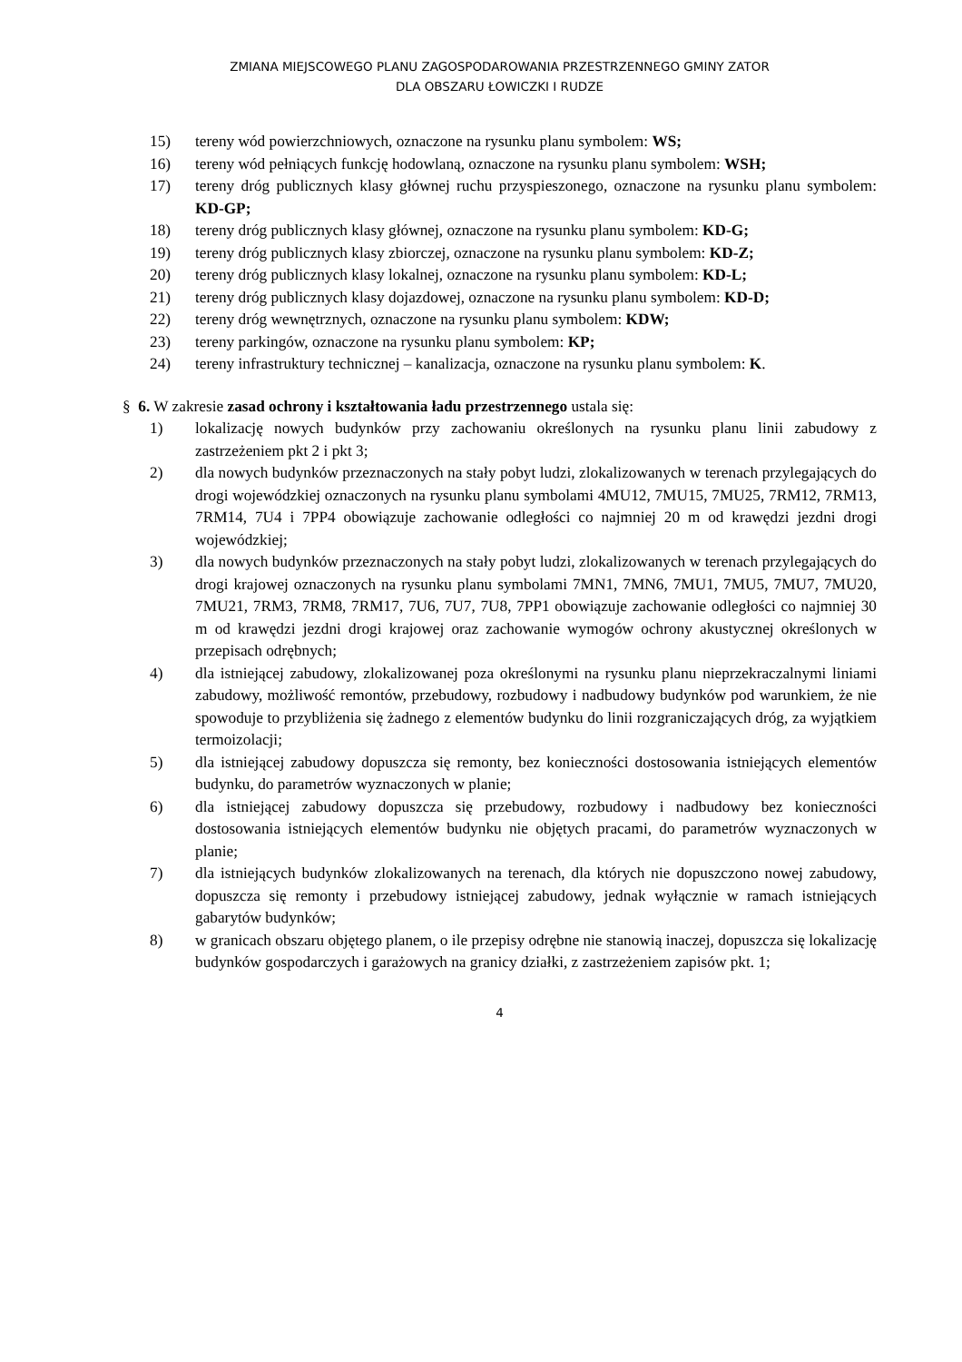ZMIANA MIEJSCOWEGO PLANU ZAGOSPODAROWANIA PRZESTRZENNEGO GMINY ZATOR
DLA OBSZARU ŁOWICZKI I RUDZE
15) tereny wód powierzchniowych, oznaczone na rysunku planu symbolem: WS;
16) tereny wód pełniących funkcję hodowlaną, oznaczone na rysunku planu symbolem: WSH;
17) tereny dróg publicznych klasy głównej ruchu przyspieszonego, oznaczone na rysunku planu symbolem: KD-GP;
18) tereny dróg publicznych klasy głównej, oznaczone na rysunku planu symbolem: KD-G;
19) tereny dróg publicznych klasy zbiorczej, oznaczone na rysunku planu symbolem: KD-Z;
20) tereny dróg publicznych klasy lokalnej, oznaczone na rysunku planu symbolem: KD-L;
21) tereny dróg publicznych klasy dojazdowej, oznaczone na rysunku planu symbolem: KD-D;
22) tereny dróg wewnętrznych, oznaczone na rysunku planu symbolem: KDW;
23) tereny parkingów, oznaczone na rysunku planu symbolem: KP;
24) tereny infrastruktury technicznej – kanalizacja, oznaczone na rysunku planu symbolem: K.
§ 6. W zakresie zasad ochrony i kształtowania ładu przestrzennego ustala się:
1) lokalizację nowych budynków przy zachowaniu określonych na rysunku planu linii zabudowy z zastrzeżeniem pkt 2 i pkt 3;
2) dla nowych budynków przeznaczonych na stały pobyt ludzi, zlokalizowanych w terenach przylegających do drogi wojewódzkiej oznaczonych na rysunku planu symbolami 4MU12, 7MU15, 7MU25, 7RM12, 7RM13, 7RM14, 7U4 i 7PP4 obowiązuje zachowanie odległości co najmniej 20 m od krawędzi jezdni drogi wojewódzkiej;
3) dla nowych budynków przeznaczonych na stały pobyt ludzi, zlokalizowanych w terenach przylegających do drogi krajowej oznaczonych na rysunku planu symbolami 7MN1, 7MN6, 7MU1, 7MU5, 7MU7, 7MU20, 7MU21, 7RM3, 7RM8, 7RM17, 7U6, 7U7, 7U8, 7PP1 obowiązuje zachowanie odległości co najmniej 30 m od krawędzi jezdni drogi krajowej oraz zachowanie wymogów ochrony akustycznej określonych w przepisach odrębnych;
4) dla istniejącej zabudowy, zlokalizowanej poza określonymi na rysunku planu nieprzekraczalnymi liniami zabudowy, możliwość remontów, przebudowy, rozbudowy i nadbudowy budynków pod warunkiem, że nie spowoduje to przybliżenia się żadnego z elementów budynku do linii rozgraniczających dróg, za wyjątkiem termoizolacji;
5) dla istniejącej zabudowy dopuszcza się remonty, bez konieczności dostosowania istniejących elementów budynku, do parametrów wyznaczonych w planie;
6) dla istniejącej zabudowy dopuszcza się przebudowy, rozbudowy i nadbudowy bez konieczności dostosowania istniejących elementów budynku nie objętych pracami, do parametrów wyznaczonych w planie;
7) dla istniejących budynków zlokalizowanych na terenach, dla których nie dopuszczono nowej zabudowy, dopuszcza się remonty i przebudowy istniejącej zabudowy, jednak wyłącznie w ramach istniejących gabarytów budynków;
8) w granicach obszaru objętego planem, o ile przepisy odrębne nie stanowią inaczej, dopuszcza się lokalizację budynków gospodarczych i garażowych na granicy działki, z zastrzeżeniem zapisów pkt. 1;
4